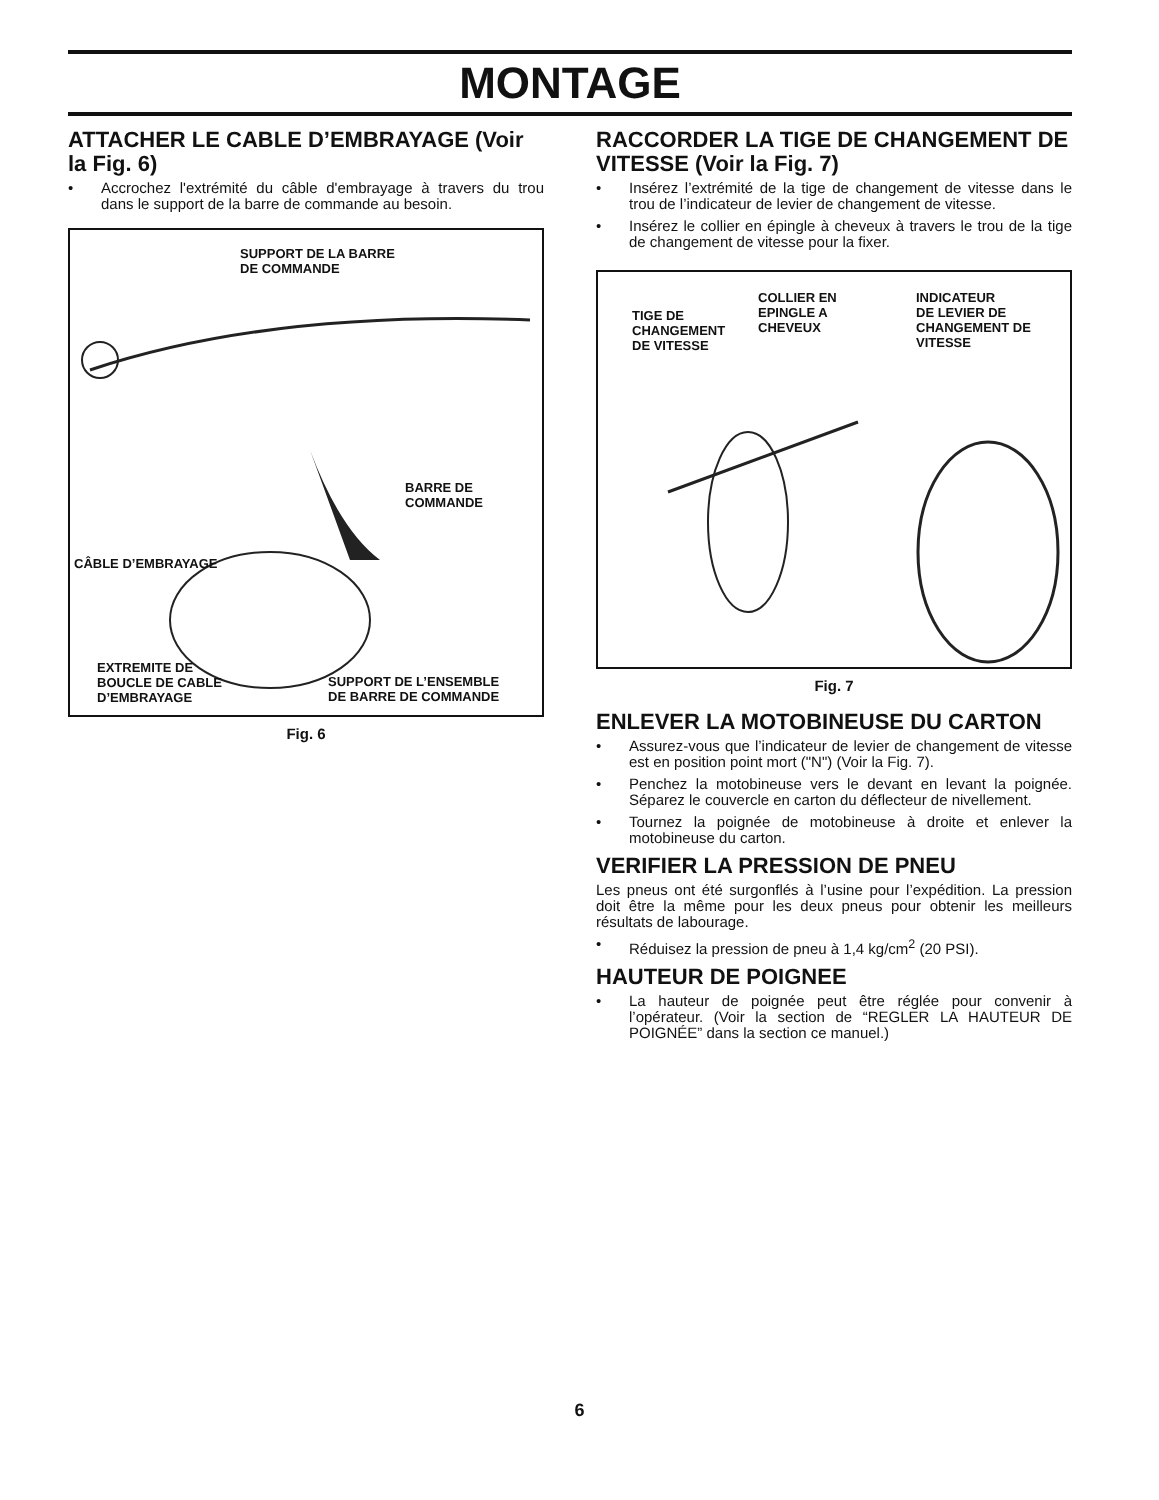MONTAGE
ATTACHER LE CABLE D’EMBRAYAGE (Voir la Fig. 6)
• Accrochez l'extrémité du câble d'embrayage à travers du trou dans le support de la barre de commande au besoin.
SUPPORT DE LA BARRE
DE COMMANDE
BARRE DE
COMMANDE
CÂBLE D’EMBRAYAGE
EXTREMITE DE
BOUCLE DE CABLE
D’EMBRAYAGE
SUPPORT DE L’ENSEMBLE
DE BARRE DE COMMANDE
Fig. 6
RACCORDER LA TIGE DE CHANGEMENT DE VITESSE (Voir la Fig. 7)
• Insérez l’extrémité de la tige de changement de vitesse dans le trou de l’indicateur de levier de changement de vitesse.
• Insérez le collier en épingle à cheveux à travers le trou de la tige de changement de vitesse pour la fixer.
TIGE DE
CHANGEMENT
DE VITESSE
COLLIER EN
EPINGLE A
CHEVEUX
INDICATEUR
DE LEVIER DE
CHANGEMENT DE
VITESSE
Fig. 7
ENLEVER LA MOTOBINEUSE DU CARTON
• Assurez-vous que l’indicateur de levier de changement de vitesse est en position point mort ("N") (Voir la Fig. 7).
• Penchez la motobineuse vers le devant en levant la poignée. Séparez le couvercle en carton du déflecteur de nivellement.
• Tournez la poignée de motobineuse à droite et enlever la motobineuse du carton.
VERIFIER LA PRESSION DE PNEU
Les pneus ont été surgonflés à l’usine pour l’expédition. La pression doit être la même pour les deux pneus pour obtenir les meilleurs résultats de labourage.
• Réduisez la pression de pneu à 1,4 kg/cm<sup>2</sup> (20 PSI).
HAUTEUR DE POIGNEE
• La hauteur de poignée peut être réglée pour convenir à l’opérateur. (Voir la section de “REGLER LA HAUTEUR DE POIGNÉE” dans la section ce manuel.)
6